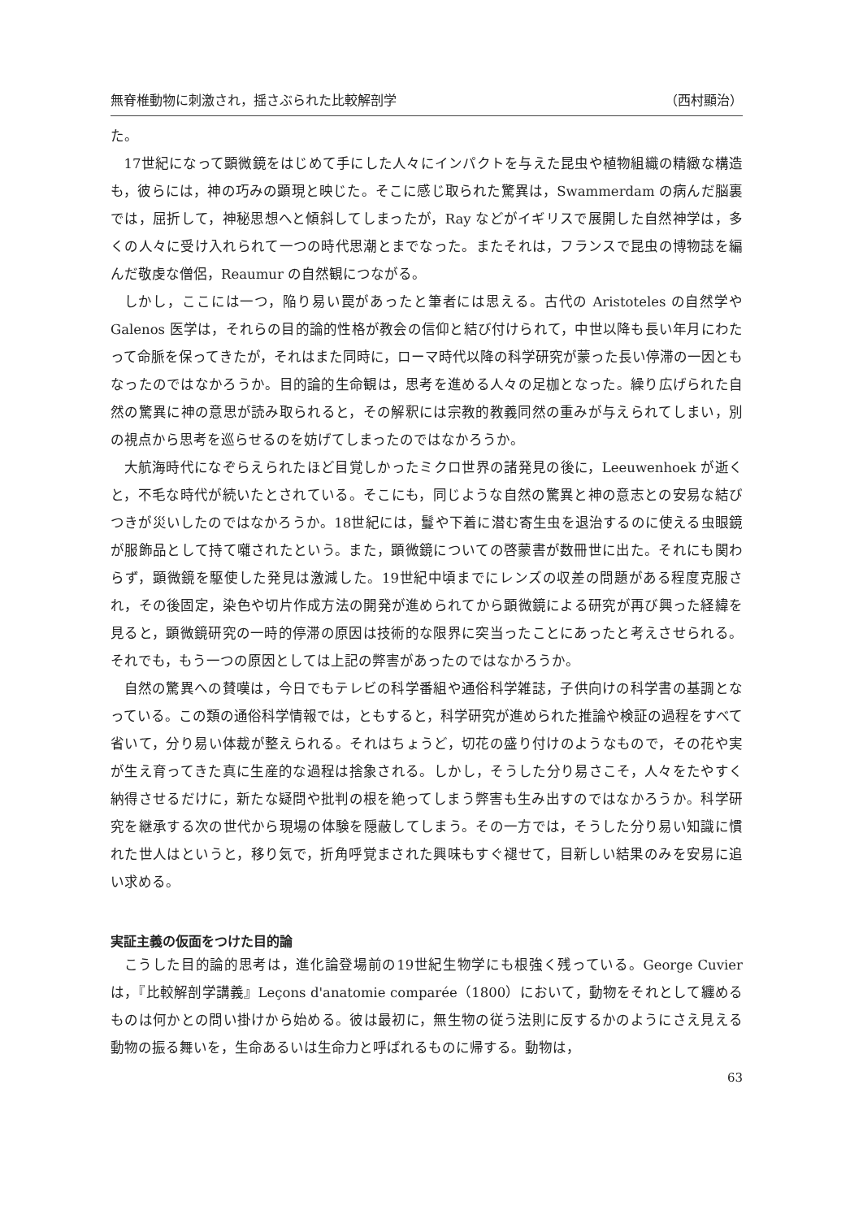無脊椎動物に刺激され，揺さぶられた比較解剖学 （西村顯治）
た。
17世紀になって顕微鏡をはじめて手にした人々にインパクトを与えた昆虫や植物組織の精緻な構造も，彼らには，神の巧みの顕現と映じた。そこに感じ取られた驚異は，Swammerdam の病んだ脳裏では，屈折して，神秘思想へと傾斜してしまったが，Ray などがイギリスで展開した自然神学は，多くの人々に受け入れられて一つの時代思潮とまでなった。またそれは，フランスで昆虫の博物誌を編んだ敬虔な僧侶，Reaumur の自然観につながる。
しかし，ここには一つ，陥り易い罠があったと筆者には思える。古代の Aristoteles の自然学や Galenos 医学は，それらの目的論的性格が教会の信仰と結び付けられて，中世以降も長い年月にわたって命脈を保ってきたが，それはまた同時に，ローマ時代以降の科学研究が蒙った長い停滞の一因ともなったのではなかろうか。目的論的生命観は，思考を進める人々の足枷となった。繰り広げられた自然の驚異に神の意思が読み取られると，その解釈には宗教的教義同然の重みが与えられてしまい，別の視点から思考を巡らせるのを妨げてしまったのではなかろうか。
大航海時代になぞらえられたほど目覚しかったミクロ世界の諸発見の後に，Leeuwenhoek が逝くと，不毛な時代が続いたとされている。そこにも，同じような自然の驚異と神の意志との安易な結びつきが災いしたのではなかろうか。18世紀には，鬘や下着に潜む寄生虫を退治するのに使える虫眼鏡が服飾品として持て囃されたという。また，顕微鏡についての啓蒙書が数冊世に出た。それにも関わらず，顕微鏡を駆使した発見は激減した。19世紀中頃までにレンズの収差の問題がある程度克服され，その後固定，染色や切片作成方法の開発が進められてから顕微鏡による研究が再び興った経緯を見ると，顕微鏡研究の一時的停滞の原因は技術的な限界に突当ったことにあったと考えさせられる。それでも，もう一つの原因としては上記の弊害があったのではなかろうか。
自然の驚異への賛嘆は，今日でもテレビの科学番組や通俗科学雑誌，子供向けの科学書の基調となっている。この類の通俗科学情報では，ともすると，科学研究が進められた推論や検証の過程をすべて省いて，分り易い体裁が整えられる。それはちょうど，切花の盛り付けのようなもので，その花や実が生え育ってきた真に生産的な過程は捨象される。しかし，そうした分り易さこそ，人々をたやすく納得させるだけに，新たな疑問や批判の根を絶ってしまう弊害も生み出すのではなかろうか。科学研究を継承する次の世代から現場の体験を隠蔽してしまう。その一方では，そうした分り易い知識に慣れた世人はというと，移り気で，折角呼覚まされた興味もすぐ褪せて，目新しい結果のみを安易に追い求める。
実証主義の仮面をつけた目的論
こうした目的論的思考は，進化論登場前の19世紀生物学にも根強く残っている。George Cuvier は，『比較解剖学講義』Leçons d'anatomie comparée（1800）において，動物をそれとして纏めるものは何かとの問い掛けから始める。彼は最初に，無生物の従う法則に反するかのようにさえ見える動物の振る舞いを，生命あるいは生命力と呼ばれるものに帰する。動物は，
63